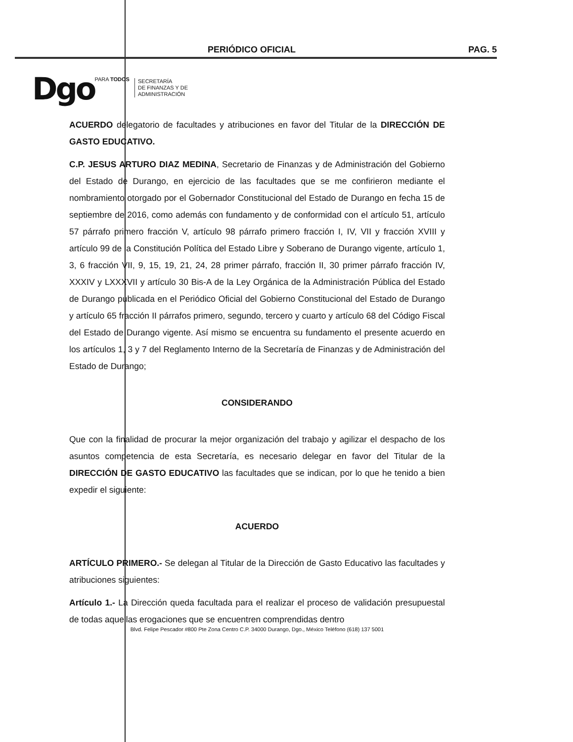PERIÓDICO OFICIAL PAG. 5
Dgo
PARA TODOS
SECRETARÍA
DE FINANZAS Y DE
ADMINISTRACIÓN
ACUERDO delegatorio de facultades y atribuciones en favor del Titular de la DIRECCIÓN DE GASTO EDUCATIVO.
C.P. JESUS ARTURO DIAZ MEDINA, Secretario de Finanzas y de Administración del Gobierno del Estado de Durango, en ejercicio de las facultades que se me confirieron mediante el nombramiento otorgado por el Gobernador Constitucional del Estado de Durango en fecha 15 de septiembre de 2016, como además con fundamento y de conformidad con el artículo 51, artículo 57 párrafo primero fracción V, artículo 98 párrafo primero fracción I, IV, VII y fracción XVIII y artículo 99 de la Constitución Política del Estado Libre y Soberano de Durango vigente, artículo 1, 3, 6 fracción VII, 9, 15, 19, 21, 24, 28 primer párrafo, fracción II, 30 primer párrafo fracción IV, XXXIV y LXXXVII y artículo 30 Bis-A de la Ley Orgánica de la Administración Pública del Estado de Durango publicada en el Periódico Oficial del Gobierno Constitucional del Estado de Durango y artículo 65 fracción II párrafos primero, segundo, tercero y cuarto y artículo 68 del Código Fiscal del Estado de Durango vigente. Así mismo se encuentra su fundamento el presente acuerdo en los artículos 1, 3 y 7 del Reglamento Interno de la Secretaría de Finanzas y de Administración del Estado de Durango;
CONSIDERANDO
Que con la finalidad de procurar la mejor organización del trabajo y agilizar el despacho de los asuntos competencia de esta Secretaría, es necesario delegar en favor del Titular de la DIRECCIÓN DE GASTO EDUCATIVO las facultades que se indican, por lo que he tenido a bien expedir el siguiente:
ACUERDO
ARTÍCULO PRIMERO.- Se delegan al Titular de la Dirección de Gasto Educativo las facultades y atribuciones siguientes:
Artículo 1.- La Dirección queda facultada para el realizar el proceso de validación presupuestal de todas aquellas erogaciones que se encuentren comprendidas dentro
Blvd. Felipe Pescador #800 Pte Zona Centro C.P. 34000 Durango, Dgo., México Teléfono (618) 137 5001